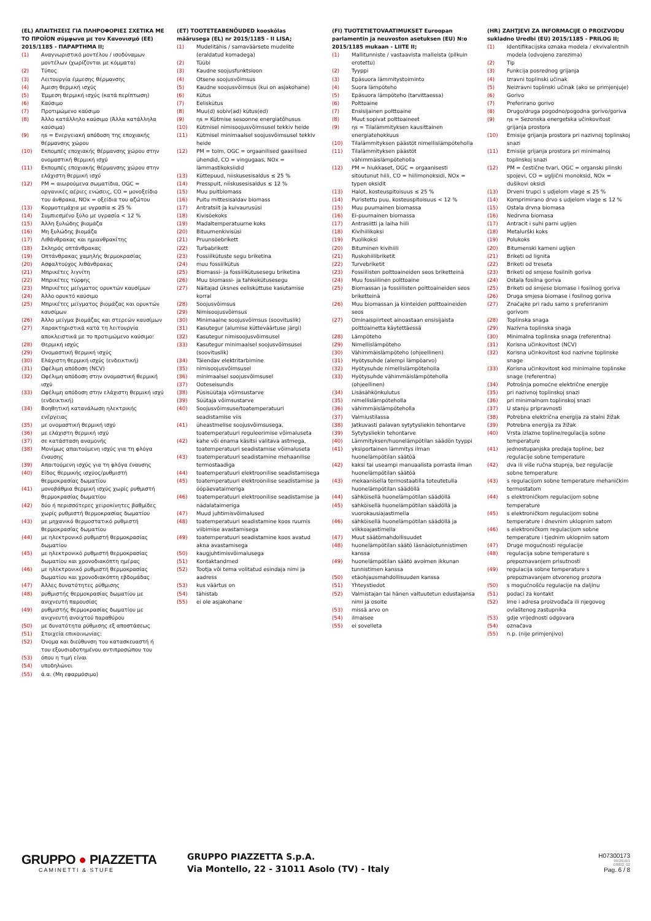(EL) ΑΠΑΙΤΗΣΕΙΣ ΓΙΑ ΠΛΗΡΟΦΟΡΙΕΣ ΣΧΕΤΙΚΑ ΜΕ ΤΟ ΠΡΟΪΟΝ σύμφωνα με τον Κανονισμό (ΕΕ) 2015/1185 - ΠΑΡΑΡΤΗΜΑ II;
(1) Αναγνωριστικό μοντέλου / ισοδύναμων μοντέλων (χωρίζονται με κόμματα)
(2) Τύπος
(3) Λειτουργία έμμεσης θέρμανσης
(4) Άμεση θερμική ισχύς
(5) Έμμεση θερμική ισχύς (κατά περίπτωση)
(6) Καύσιμο
(7) Προτιμώμενο καύσιμο
(8) Άλλο κατάλληλο καύσιμο (Άλλα κατάλληλα καύσιμα)
(9) ηs = Ενεργειακή απόδοση της εποχιακής θέρμανσης χώρου
(10) Εκπομπές εποχιακής θέρμανσης χώρου στην ονομαστική θερμική ισχύ
(11) Εκπομπές εποχιακής θέρμανσης χώρου στην ελάχιστη θερμική ισχύ
(12) PM = αιωρούμενα σωματίδια, OGC = οργανικές αέριες ενώσεις, CO = μονοξείδιο του άνθρακα, NOx = οξείδια του αζώτου
(13) Κορμοτεμάχια με υγρασία ≤ 25 %
(14) Συμπιεσμένο ξύλο με υγρασία < 12 %
(15) Άλλη ξυλώδης βιομάζα
(16) Μη ξυλώδης βιομάζα
(17) Λιθάνθρακας και ημιανθρακίτης
(18) Σκληρός οπτάνθρακας
(19) Οπτάνθρακας χαμηλής θερμοκρασίας
(20) Ασφαλτούχος λιθάνθρακας
(21) Μπρικέτες λιγνίτη
(22) Μπρικέτες τύρφης
(23) Μπρικέτες μείγματος ορυκτών καυσίμων
(24) Άλλο ορυκτό καύσιμο
(25) Μπρικέτες μείγματος βιομάζας και ορυκτών καυσίμων
(26) Άλλο μείγμα βιομάζας και στερεών καυσίμων
(27) Χαρακτηριστικά κατά τη λειτουργία αποκλειστικά με το προτιμώμενο καύσιμο:
(28) Θερμική ισχύς
(29) Ονομαστική θερμική ισχύς
(30) Ελάχιστη θερμική ισχύς (ενδεικτική)
(31) Ωφέλιμη απόδοση (NCV)
(32) Ωφέλιμη απόδοση στην ονομαστική θερμική ισχύ
(33) Ωφέλιμη απόδοση στην ελάχιστη θερμική ισχύ (ενδεικτική)
(34) Βοηθητική κατανάλωση ηλεκτρικής ενέργειας
(35) με ονομαστική θερμική ισχύ
(36) με ελάχιστη θερμική ισχύ
(37) σε κατάσταση αναμονής
(38) Μονίμως απαιτούμενη ισχύς για τη φλόγα έναυσης
(39) Απαιτούμενη ισχύς για τη φλόγα έναυσης
(40) Είδος θερμικής ισχύος/ρυθμιστή θερμοκρασίας δωματίου
(41) μονοβάθμια θερμική ισχύς χωρίς ρυθμιστή θερμοκρασίας δωματίου
(42) δύο ή περισσότερες χειροκίνητες βαθμίδες χωρίς ρυθμιστή θερμοκρασίας δωματίου
(43) με μηχανικό θερμοστατικό ρυθμιστή θερμοκρασίας δωματίου
(44) με ηλεκτρονικό ρυθμιστή θερμοκρασίας δωματίου
(45) με ηλεκτρονικό ρυθμιστή θερμοκρασίας δωματίου και χρονοδιακόπτη ημέρας
(46) με ηλεκτρονικό ρυθμιστή θερμοκρασίας δωματίου και χρονοδιακόπτη εβδομάδας
(47) Άλλες δυνατότητες ρύθμισης
(48) ρυθμιστής θερμοκρασίας δωματίου με ανιχνευτή παρουσίας
(49) ρυθμιστής θερμοκρασίας δωματίου με ανιχνευτή ανοιχτού παραθύρου
(50) με δυνατότητα ρύθμισης εξ αποστάσεως
(51) Στοιχεία επικοινωνίας:
(52) Όνομα και διεύθυνση του κατασκευαστή ή του εξουσιοδοτημένου αντιπροσώπου του
(53) όπου η τιμή είναι
(54) υποδηλώνει
(55) ά.α. (Μη εφαρμόσιμο)
(ET) TOOTETEABENÕUDED kooskõlas määrusega (EL) nr 2015/1185 - II LISA;
(1) Mudelitähis / samaväärsete mudelite (eraldatud komadega)
(2) Tüübi
(3) Kaudne soojusfunktsioon
(4) Otsene soojusvõimsus
(5) Kaudne soojusvõimsus (kui on asjakohane)
(6) Kütus
(7) Eeliskütus
(8) Muu(d) sobiv(ad) kütus(ed)
(9) ηs = Kütmise sesoonne energiatõhusus
(10) Kütmisel nimisoojusvõimsusel tekkiv heide
(11) Kütmisel minimaalsel soojusvõimsusel tekkiv heide
(12) PM = tolm, OGC = orgaanilised gaasilised ühendid, CO = vingugaas, NOx = lämmastikoksiidid
(13) Küttepuud, niiskusesisaldus ≤ 25 %
(14) Presspuit, niiskusesisaldus ≤ 12 %
(15) Muu puitbiomass
(16) Puitu mittesisaldav biomass
(17) Antratsiit ja kuivaurusüsi
(18) Kivisöekoks
(19) Madaltemperatuurne koks
(20) Bituumenkivisüsi
(21) Pruunsöebrikett
(22) Turbabrikett
(23) Fossiilkütuste segu briketina
(24) muu fossiilkütus
(25) Biomassi- ja fossiilkütusesegu briketina
(26) Muu biomassi- ja tahkekütusesegu
(27) Näitajad üksnes eelisküttuse kasutamise korral
(28) Soojusvõimsus
(29) Nimisoojusvõimsus
(30) Minimaalne soojusvõimsus (soovituslik)
(31) Kasutegur (alumise kütteväärtuse järgi)
(32) Kasutegur nimisoojusvõimsusel
(33) Kasutegur minimaalsel soojusvõimsusel (soovituslik)
(34) Täiendav elektritarbimine
(35) nimisoojusvõimsusel
(36) minimaalsel soojusvõimsusel
(37) Ooteseisundis
(38) Püsisüütaja võimsustarve
(39) Süütaja võimsustarve
(40) Soojusvõimsuse/toatemperatuuri seadistamise viis
(41) üheastmelise soojusvõimsusega, toatemperatuuri reguleerimise võimaluseta
(42) kahe või enama käsitsi valitava astmega, toatemperatuuri seadistamise võimaluseta
(43) toatemperatuuri seadistamine mehaanilise termostaadiga
(44) toatemperatuuri elektroonilise seadistamisega
(45) toatemperatuuri elektroonilise seadistamise ja ööpäevataimeriga
(46) toatemperatuuri elektroonilise seadistamise ja nädalataimeriga
(47) Muud juhtimisvõimalused
(48) toatemperatuuri seadistamine koos ruumis viibimise avastamisega
(49) toatemperatuuri seadistamine koos avatud akna avastamisega
(50) kaugjuhtimisvõimalusega
(51) Kontaktandmed
(52) Tootja või tema volitatud esindaja nimi ja aadress
(53) kus väärtus on
(54) tähistab
(55) ei ole asjakohane
(FI) TUOTETIETOVAATIMUKSET Euroopan parlamentin ja neuvoston asetuksen (EU) N:o 2015/1185 mukaan - LIITE II;
(1) Mallitunniste / vastaavista malleista (pilkuin erotettu)
(2) Tyyppi
(3) Epäsuora lämmitystoiminto
(4) Suora lämpöteho
(5) Epäsuora lämpöteho (tarvittaessa)
(6) Polttoaine
(7) Ensisijainen polttoaine
(8) Muut sopivat polttoaineet
(9) ηs = Tilalämmityksen kausittainen energiatehokkuus
(10) Tilalämmityksen päästöt nimellislämpöteholla
(11) Tilalämmityksen päästöt vähimmäislämpöteholla
(12) PM = hiukkaset, OGC = orgaanisesti sitoutunut hiili, CO = hiilimonoksidi, NOx = typen oksidit
(13) Halot, kosteuspitoisuus ≤ 25 %
(14) Puristettu puu, kosteuspitoisuus < 12 %
(15) Muu puumainen biomassa
(16) Ei-puumainen biomassa
(17) Antrasiitti ja laiha hiili
(18) Kivihiilikoksi
(19) Puolikoksi
(20) Bituminen kivihiili
(21) Ruskohiilibriketit
(22) Turvebriketit
(23) Fossiilisten polttoaineiden seos briketteinä
(24) Muu fossiilinen polttoaine
(25) Biomassan ja fossiilisten polttoaineiden seos briketteinä
(26) Muu biomassan ja kiinteiden polttoaineiden seos
(27) Ominaispiirteet ainoastaan ensisijaista polttoainetta käytettäessä
(28) Lämpöteho
(29) Nimellislämpöteho
(30) Vähimmäislämpöteho (ohjeellinen)
(31) Hyötysuhde (alempi lämpöarvo)
(32) Hyötysuhde nimellislämpöteholla
(33) Hyötysuhde vähimmäislämpöteholla (ohjeellinen)
(34) Lisäsähkönkulutus
(35) nimellislämpöteholla
(36) vähimmäislämpöteholla
(37) Valmiustilassa
(38) Jatkuvasti palavan sytytysliekin tehontarve
(39) Sytytysliekin tehontarve
(40) Lämmityksen/huonelämpötilan säädön tyyppi
(41) yksiportainen lämmitys ilman huonelämpötilan säätöä
(42) kaksi tai useampi manuaalista porrasta ilman huonelämpötilan säätöä
(43) mekaanisella termostaatilla toteutetulla huonelämpötilan säädöllä
(44) sähköisellä huonelämpötilan säädöllä
(45) sähköisellä huonelämpötilan säädöllä ja vuorokausiajastimella
(46) sähköisellä huonelämpötilan säädöllä ja viikkoajastimella
(47) Muut säätömahdollisuudet
(48) huonelämpötilan säätö läsnäolotunnistimen kanssa
(49) huonelämpötilan säätö avoimen ikkunan tunnistimen kanssa
(50) etäohjausmahdollisuuden kanssa
(51) Yhteystiedot
(52) Valmistajan tai hänen valtuutetun edustajansa nimi ja osoite
(53) missä arvo on
(54) ilmaisee
(55) ei sovelleta
(HR) ZAHTJEVI ZA INFORMACIJE O PROIZVODU sukladno Uredbi (EU) 2015/1185 - PRILOG II;
(1) Identifikacijska oznaka modela / ekvivalentnih modela (odvojeno zarezima)
(2) Tip
(3) Funkcija posrednog grijanja
(4) Izravni toplinski učinak
(5) Neizravni toplinski učinak (ako se primjenjuje)
(6) Gorivo
(7) Preferirano gorivo
(8) Drugo/druga pogodno/pogodna gorivo/goriva
(9) ηs = Sezonska energetska učinkovitost grijanja prostora
(10) Emisije grijanja prostora pri nazivnoj toplinskoj snazi
(11) Emisije grijanja prostora pri minimalnoj toplinskoj snazi
(12) PM = čestične tvari, OGC = organski plinski spojevi, CO = ugljični monoksid, NOx = dušikovi oksidi
(13) Drveni trupci s udjelom vlage ≤ 25 %
(14) Komprimirano drvo s udjelom vlage ≤ 12 %
(15) Ostala drvna biomasa
(16) Nedrvna biomasa
(17) Antracit i suhi parni ugljen
(18) Metalurški koks
(19) Polukoks
(20) Bitumenski kameni ugljen
(21) Briketi od lignita
(22) Briketi od treseta
(23) Briketi od smjese fosilnih goriva
(24) Ostala fosilna goriva
(25) Briketi od smjese biomase i fosilnog goriva
(26) Druga smjesa biomase i fosilnog goriva
(27) Značajke pri radu samo s preferiranim gorivom
(28) Toplinska snaga
(29) Nazivna toplinska snaga
(30) Minimalna toplinska snaga (referentna)
(31) Korisna učinkovitost (NCV)
(32) Korisna učinkovitost kod nazivne toplinske snage
(33) Korisna učinkovitost kod minimalne toplinske snage (referentna)
(34) Potrošnja pomoćne električne energije
(35) pri nazivnoj toplinskoj snazi
(36) pri minimalnom toplinskoj snazi
(37) U stanju pripravnosti
(38) Potrebna električna energija za stalni žižak
(39) Potrebna energija za žižak
(40) Vrsta izlazne topline/regulacija sobne temperature
(41) jednostupanjska predaja topline, bez regulacije sobne temperature
(42) dva ili više ručna stupnja, bez regulacije sobne temperature
(43) s regulacijom sobne temperature mehaničkim termostatom
(44) s elektroničkom regulacijom sobne temperature
(45) s elektroničkom regulacijom sobne temperature i dnevnim uklopnim satom
(46) s elektroničkom regulacijom sobne temperature i tjednim uklopnim satom
(47) Druge mogućnosti regulacije
(48) regulacija sobne temperature s prepoznavanjem prisutnosti
(49) regulacija sobne temperature s prepoznavanjem otvorenog prozora
(50) s mogućnošću regulacije na daljinu
(51) podaci za kontakt
(52) Ime i adresa proizvođača ili njegovog ovlaštenog zastupnika
(53) gdje vrijednosti odgovara
(54) označava
(55) n.p. (nije primjenjivo)
GRUPPO ● PIAZZETTA
CAMINETTI & STUFE
GRUPPO PIAZZETTA S.p.A.
Via Montello, 22 - 31011 Asolo (TV) - Italy
H07300173
90/2018/1
D0002_02
Pag. 6 / 8